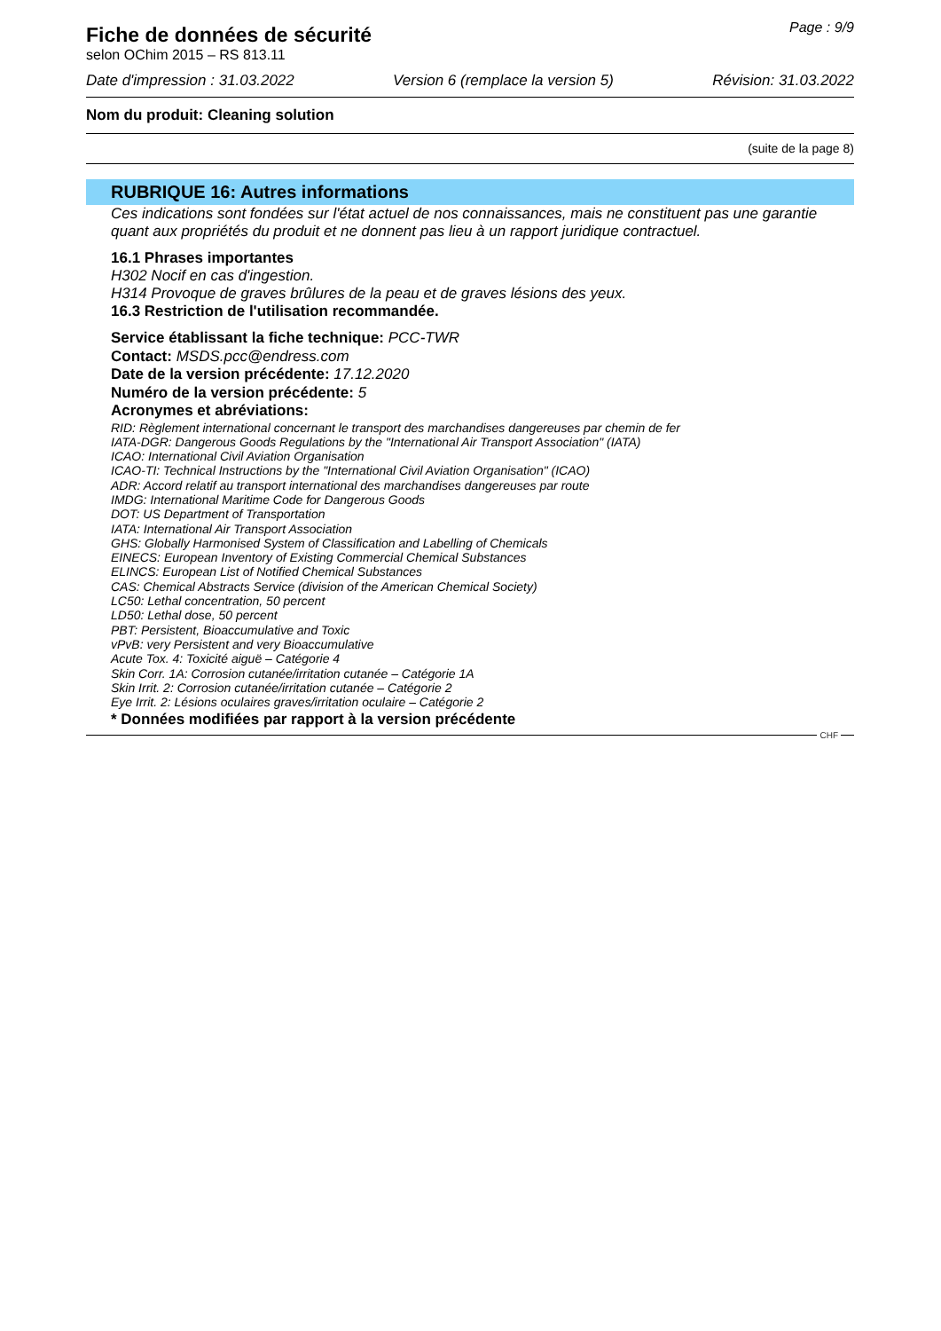Fiche de données de sécurité
selon OChim 2015 – RS 813.11
Page : 9/9
Date d'impression : 31.03.2022 Version 6 (remplace la version 5) Révision: 31.03.2022
Nom du produit: Cleaning solution
(suite de la page 8)
RUBRIQUE 16: Autres informations
Ces indications sont fondées sur l'état actuel de nos connaissances, mais ne constituent pas une garantie quant aux propriétés du produit et ne donnent pas lieu à un rapport juridique contractuel.
16.1 Phrases importantes
H302 Nocif en cas d'ingestion.
H314 Provoque de graves brûlures de la peau et de graves lésions des yeux.
16.3 Restriction de l'utilisation recommandée.
Service établissant la fiche technique: PCC-TWR
Contact: MSDS.pcc@endress.com
Date de la version précédente: 17.12.2020
Numéro de la version précédente: 5
Acronymes et abréviations:
RID: Règlement international concernant le transport des marchandises dangereuses par chemin de fer
IATA-DGR: Dangerous Goods Regulations by the "International Air Transport Association" (IATA)
ICAO: International Civil Aviation Organisation
ICAO-TI: Technical Instructions by the "International Civil Aviation Organisation" (ICAO)
ADR: Accord relatif au transport international des marchandises dangereuses par route
IMDG: International Maritime Code for Dangerous Goods
DOT: US Department of Transportation
IATA: International Air Transport Association
GHS: Globally Harmonised System of Classification and Labelling of Chemicals
EINECS: European Inventory of Existing Commercial Chemical Substances
ELINCS: European List of Notified Chemical Substances
CAS: Chemical Abstracts Service (division of the American Chemical Society)
LC50: Lethal concentration, 50 percent
LD50: Lethal dose, 50 percent
PBT: Persistent, Bioaccumulative and Toxic
vPvB: very Persistent and very Bioaccumulative
Acute Tox. 4: Toxicité aiguë – Catégorie 4
Skin Corr. 1A: Corrosion cutanée/irritation cutanée – Catégorie 1A
Skin Irrit. 2: Corrosion cutanée/irritation cutanée – Catégorie 2
Eye Irrit. 2: Lésions oculaires graves/irritation oculaire – Catégorie 2
* Données modifiées par rapport à la version précédente
CHF